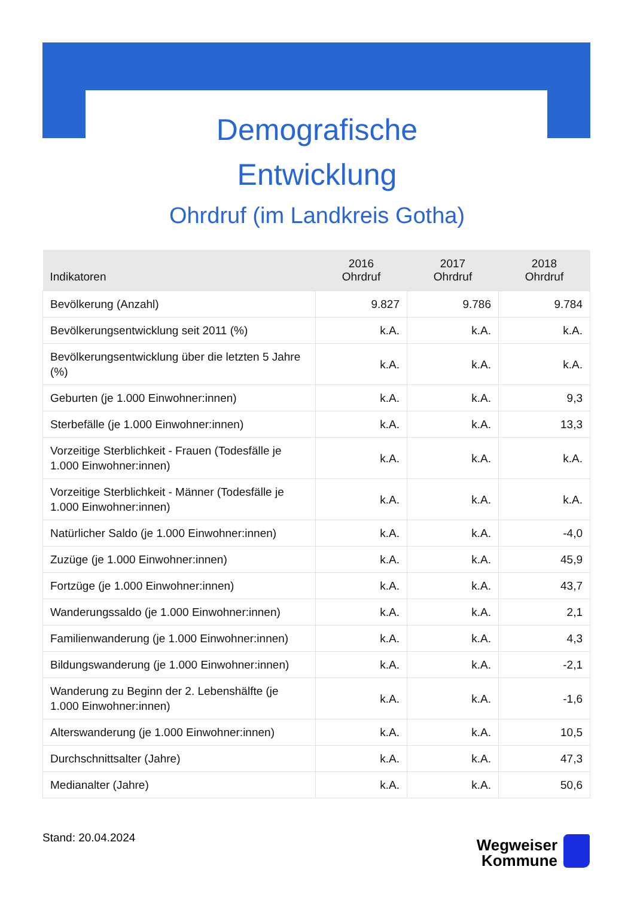Demografische
Entwicklung
Ohrdruf (im Landkreis Gotha)
| Indikatoren | 2016 Ohrdruf | 2017 Ohrdruf | 2018 Ohrdruf |
| --- | --- | --- | --- |
| Bevölkerung (Anzahl) | 9.827 | 9.786 | 9.784 |
| Bevölkerungsentwicklung seit 2011 (%) | k.A. | k.A. | k.A. |
| Bevölkerungsentwicklung über die letzten 5 Jahre (%) | k.A. | k.A. | k.A. |
| Geburten (je 1.000 Einwohner:innen) | k.A. | k.A. | 9,3 |
| Sterbefälle (je 1.000 Einwohner:innen) | k.A. | k.A. | 13,3 |
| Vorzeitige Sterblichkeit - Frauen (Todesfälle je 1.000 Einwohner:innen) | k.A. | k.A. | k.A. |
| Vorzeitige Sterblichkeit - Männer (Todesfälle je 1.000 Einwohner:innen) | k.A. | k.A. | k.A. |
| Natürlicher Saldo (je 1.000 Einwohner:innen) | k.A. | k.A. | -4,0 |
| Zuzüge (je 1.000 Einwohner:innen) | k.A. | k.A. | 45,9 |
| Fortzüge (je 1.000 Einwohner:innen) | k.A. | k.A. | 43,7 |
| Wanderungssaldo (je 1.000 Einwohner:innen) | k.A. | k.A. | 2,1 |
| Familienwanderung (je 1.000 Einwohner:innen) | k.A. | k.A. | 4,3 |
| Bildungswanderung (je 1.000 Einwohner:innen) | k.A. | k.A. | -2,1 |
| Wanderung zu Beginn der 2. Lebenshälfte (je 1.000 Einwohner:innen) | k.A. | k.A. | -1,6 |
| Alterswanderung (je 1.000 Einwohner:innen) | k.A. | k.A. | 10,5 |
| Durchschnittsalter (Jahre) | k.A. | k.A. | 47,3 |
| Medianalter (Jahre) | k.A. | k.A. | 50,6 |
Stand: 20.04.2024
Wegweiser
Kommune